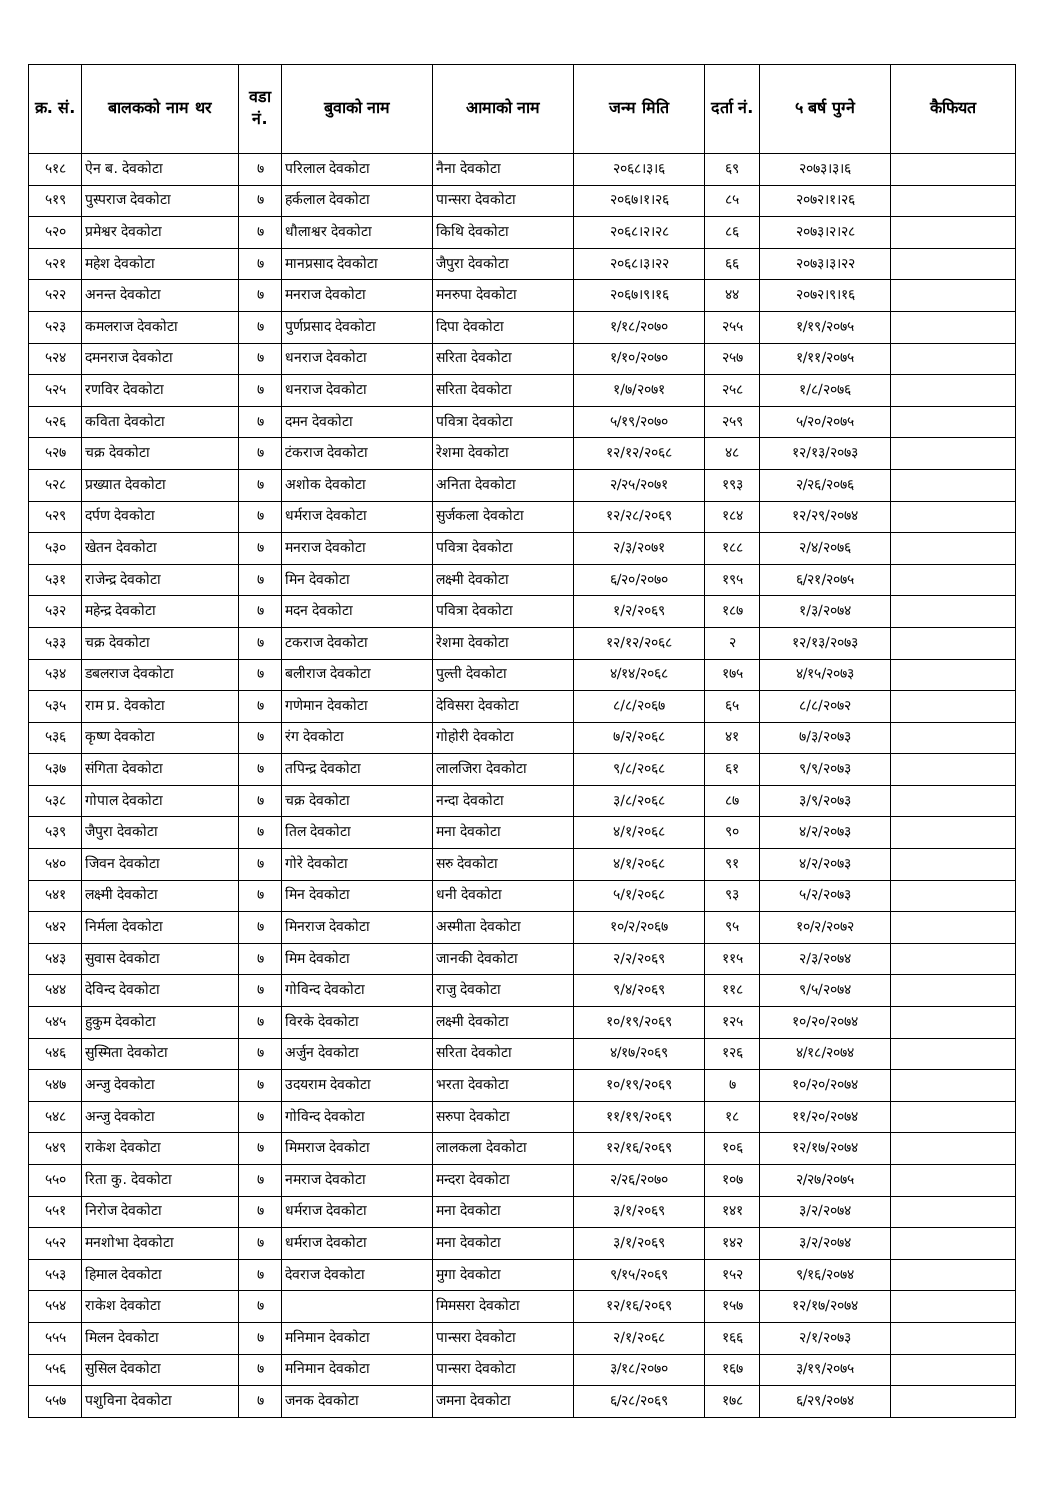| क्र. सं. | बालकको नाम थर | वडा नं. | बुवाको नाम | आमाको नाम | जन्म मिति | दर्ता नं. | ५ बर्ष पुग्ने | कैफियत |
| --- | --- | --- | --- | --- | --- | --- | --- | --- |
| ५१८ | ऐन ब. देवकोटा | ७ | परिलाल देवकोटा | नैना देवकोटा | २०६८।३।६ | ६९ | २०७३।३।६ | |
| ५१९ | पुस्पराज देवकोटा | ७ | हर्कलाल देवकोटा | पान्सरा देवकोटा | २०६७।१।२६ | ८५ | २०७२।१।२६ | |
| ५२० | प्रमेश्वर देवकोटा | ७ | धौलाश्वर देवकोटा | किथि देवकोटा | २०६८।२।२८ | ८६ | २०७३।२।२८ | |
| ५२१ | महेश देवकोटा | ७ | मानप्रसाद देवकोटा | जैपुरा देवकोटा | २०६८।३।२२ | ६६ | २०७३।३।२२ | |
| ५२२ | अनन्त देवकोटा | ७ | मनराज देवकोटा | मनरुपा देवकोटा | २०६७।९।१६ | ४४ | २०७२।९।१६ | |
| ५२३ | कमलराज देवकोटा | ७ | पुर्णप्रसाद देवकोटा | दिपा देवकोटा | १/१८/२०७० | २५५ | १/१९/२०७५ | |
| ५२४ | दमनराज देवकोटा | ७ | धनराज देवकोटा | सरिता देवकोटा | १/१०/२०७० | २५७ | १/११/२०७५ | |
| ५२५ | रणविर देवकोटा | ७ | धनराज देवकोटा | सरिता देवकोटा | १/७/२०७१ | २५८ | १/८/२०७६ | |
| ५२६ | कविता देवकोटा | ७ | दमन देवकोटा | पवित्रा देवकोटा | ५/१९/२०७० | २५९ | ५/२०/२०७५ | |
| ५२७ | चक्र देवकोटा | ७ | टंकराज देवकोटा | रेशमा देवकोटा | १२/१२/२०६८ | ४८ | १२/१३/२०७३ | |
| ५२८ | प्रख्यात देवकोटा | ७ | अशोक देवकोटा | अनिता देवकोटा | २/२५/२०७१ | १९३ | २/२६/२०७६ | |
| ५२९ | दर्पण देवकोटा | ७ | धर्मराज देवकोटा | सुर्जकला देवकोटा | १२/२८/२०६९ | १८४ | १२/२९/२०७४ | |
| ५३० | खेतन देवकोटा | ७ | मनराज देवकोटा | पवित्रा देवकोटा | २/३/२०७१ | १८८ | २/४/२०७६ | |
| ५३१ | राजेन्द्र देवकोटा | ७ | मिन देवकोटा | लक्ष्मी देवकोटा | ६/२०/२०७० | १९५ | ६/२१/२०७५ | |
| ५३२ | महेन्द्र देवकोटा | ७ | मदन देवकोटा | पवित्रा देवकोटा | १/२/२०६९ | १८७ | १/३/२०७४ | |
| ५३३ | चक्र देवकोटा | ७ | टकराज देवकोटा | रेशमा देवकोटा | १२/१२/२०६८ | २ | १२/१३/२०७३ | |
| ५३४ | डबलराज देवकोटा | ७ | बलीराज देवकोटा | पुल्ती देवकोटा | ४/१४/२०६८ | १७५ | ४/१५/२०७३ | |
| ५३५ | राम प्र. देवकोटा | ७ | गणेमान देवकोटा | देविसरा देवकोटा | ८/८/२०६७ | ६५ | ८/८/२०७२ | |
| ५३६ | कृष्ण देवकोटा | ७ | रंग देवकोटा | गोहोरी देवकोटा | ७/२/२०६८ | ४१ | ७/३/२०७३ | |
| ५३७ | संगिता देवकोटा | ७ | तपिन्द्र देवकोटा | लालजिरा देवकोटा | ९/८/२०६८ | ६१ | ९/९/२०७३ | |
| ५३८ | गोपाल देवकोटा | ७ | चक्र देवकोटा | नन्दा देवकोटा | ३/८/२०६८ | ८७ | ३/९/२०७३ | |
| ५३९ | जैपुरा देवकोटा | ७ | तिल देवकोटा | मना देवकोटा | ४/१/२०६८ | ९० | ४/२/२०७३ | |
| ५४० | जिवन देवकोटा | ७ | गोरे देवकोटा | सरु देवकोटा | ४/१/२०६८ | ९१ | ४/२/२०७३ | |
| ५४१ | लक्ष्मी देवकोटा | ७ | मिन देवकोटा | धनी देवकोटा | ५/१/२०६८ | ९३ | ५/२/२०७३ | |
| ५४२ | निर्मला देवकोटा | ७ | मिनराज देवकोटा | अस्मीता देवकोटा | १०/२/२०६७ | ९५ | १०/२/२०७२ | |
| ५४३ | सुवास देवकोटा | ७ | मिम देवकोटा | जानकी देवकोटा | २/२/२०६९ | ११५ | २/३/२०७४ | |
| ५४४ | देविन्द देवकोटा | ७ | गोविन्द देवकोटा | राजु देवकोटा | ९/४/२०६९ | ११८ | ९/५/२०७४ | |
| ५४५ | हुकुम देवकोटा | ७ | विरके देवकोटा | लक्ष्मी देवकोटा | १०/१९/२०६९ | १२५ | १०/२०/२०७४ | |
| ५४६ | सुस्मिता देवकोटा | ७ | अर्जुन देवकोटा | सरिता देवकोटा | ४/१७/२०६९ | १२६ | ४/१८/२०७४ | |
| ५४७ | अन्जु देवकोटा | ७ | उदयराम देवकोटा | भरता देवकोटा | १०/१९/२०६९ | ७ | १०/२०/२०७४ | |
| ५४८ | अन्जु देवकोटा | ७ | गोविन्द देवकोटा | सरुपा देवकोटा | ११/१९/२०६९ | १८ | ११/२०/२०७४ | |
| ५४९ | राकेश देवकोटा | ७ | मिमराज देवकोटा | लालकला देवकोटा | १२/१६/२०६९ | १०६ | १२/१७/२०७४ | |
| ५५० | रिता कु. देवकोटा | ७ | नमराज देवकोटा | मन्दरा देवकोटा | २/२६/२०७० | १०७ | २/२७/२०७५ | |
| ५५१ | निरोज देवकोटा | ७ | धर्मराज देवकोटा | मना देवकोटा | ३/१/२०६९ | १४१ | ३/२/२०७४ | |
| ५५२ | मनशोभा देवकोटा | ७ | धर्मराज देवकोटा | मना देवकोटा | ३/१/२०६९ | १४२ | ३/२/२०७४ | |
| ५५३ | हिमाल देवकोटा | ७ | देवराज देवकोटा | मुगा देवकोटा | ९/१५/२०६९ | १५२ | ९/१६/२०७४ | |
| ५५४ | राकेश देवकोटा | ७ | | मिमसरा देवकोटा | १२/१६/२०६९ | १५७ | १२/१७/२०७४ | |
| ५५५ | मिलन देवकोटा | ७ | मनिमान देवकोटा | पान्सरा देवकोटा | २/१/२०६८ | १६६ | २/१/२०७३ | |
| ५५६ | सुसिल देवकोटा | ७ | मनिमान देवकोटा | पान्सरा देवकोटा | ३/१८/२०७० | १६७ | ३/१९/२०७५ | |
| ५५७ | पशुविना देवकोटा | ७ | जनक देवकोटा | जमना देवकोटा | ६/२८/२०६९ | १७८ | ६/२९/२०७४ | |